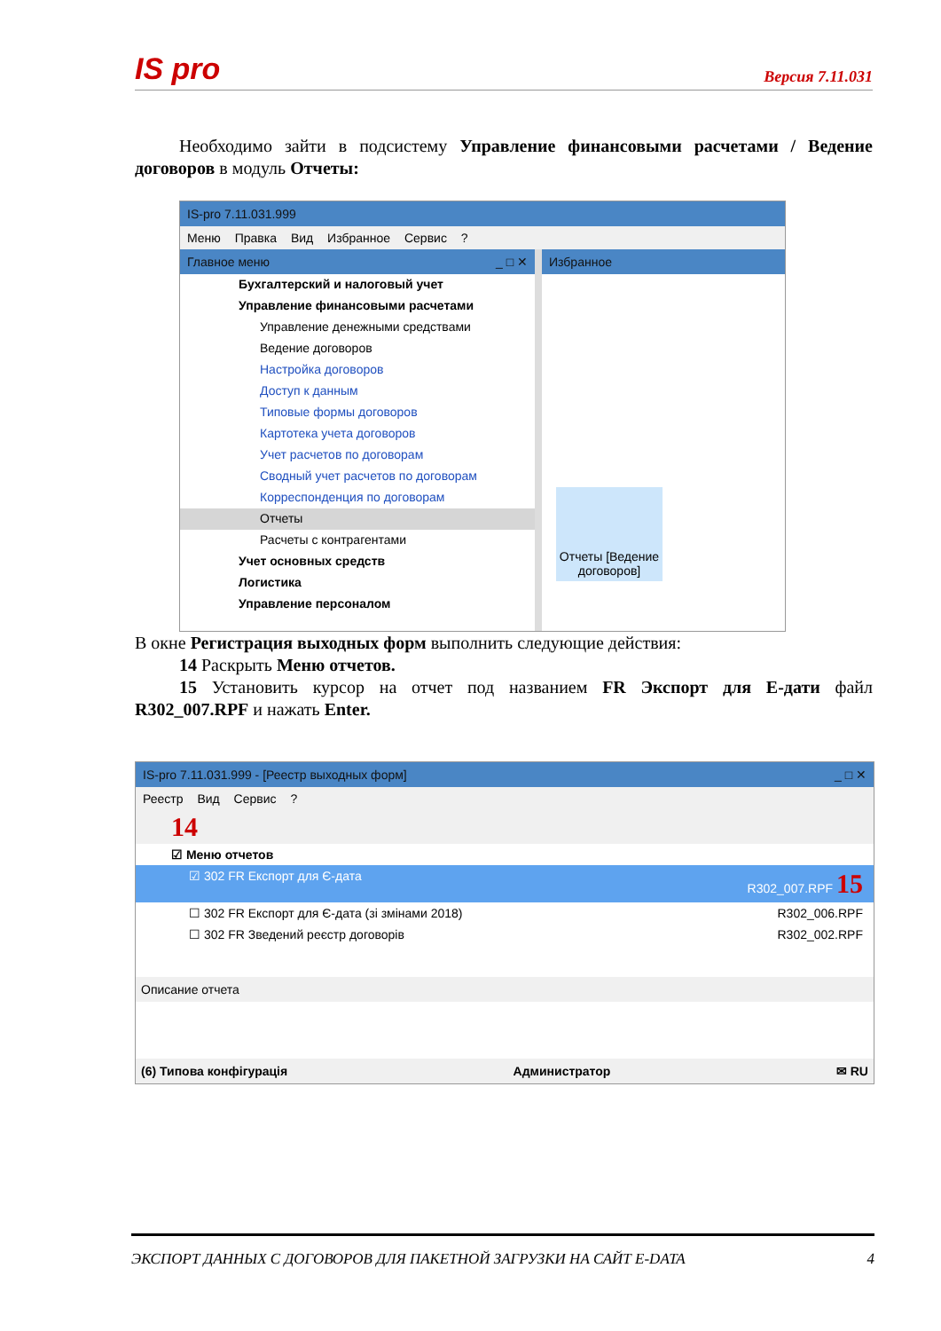IS pro Версия 7.11.031
Необходимо зайти в подсистему Управление финансовыми расчетами / Ведение договоров в модуль Отчеты:
IS-pro 7.11.031.999
Меню Правка Вид Избранное Сервис ?
Главное меню _ □ ✕
Бухгалтерский и налоговый учет
Управление финансовыми расчетами
Управление денежными средствами
Ведение договоров
Настройка договоров
Доступ к данным
Типовые формы договоров
Картотека учета договоров
Учет расчетов по договорам
Сводный учет расчетов по договорам
Корреспонденция по договорам
Отчеты
Расчеты с контрагентами
Учет основных средств
Логистика
Управление персоналом
Избранное
Отчеты [Ведение договоров]
В окне Регистрация выходных форм выполнить следующие действия:
14 Раскрыть Меню отчетов.
15 Установить курсор на отчет под названием FR Экспорт для Е-дати файл R302_007.RPF и нажать Enter.
IS-pro 7.11.031.999 - [Реестр выходных форм] _ □ ✕
Реестр Вид Сервис ?
14
☑ Меню отчетов
☑ 302 FR Експорт для Є-дата R302_007.RPF 15
☐ 302 FR Експорт для Є-дата (зі змінами 2018) R302_006.RPF
☐ 302 FR Зведений реєстр договорів R302_002.RPF
Описание отчета
(6) Типова конфігурація Администратор ✉ RU
ЭКСПОРТ ДАННЫХ С ДОГОВОРОВ ДЛЯ ПАКЕТНОЙ ЗАГРУЗКИ НА САЙТ E-DATA 4